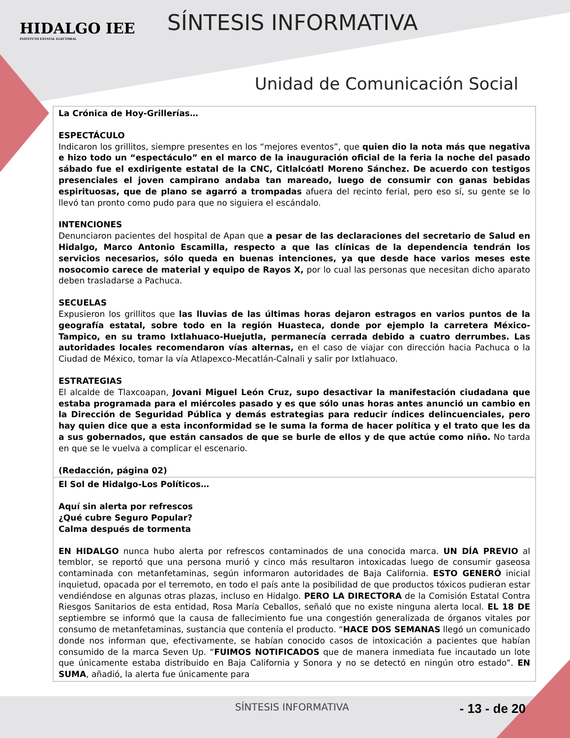HIDALGO IEE
INSTITUTO ESTATAL ELECTORAL
SÍNTESIS INFORMATIVA
Unidad de Comunicación Social
| La Crónica de Hoy-Grillerías… ESPECTÁCULO Indicaron los grillitos, siempre presentes en los “mejores eventos”, que quien dio la nota más que negativa e hizo todo un “espectáculo” en el marco de la inauguración oficial de la feria la noche del pasado sábado fue el exdirigente estatal de la CNC, Citlalcóatl Moreno Sánchez. De acuerdo con testigos presenciales el joven campirano andaba tan mareado, luego de consumir con ganas bebidas espirituosas, que de plano se agarró a trompadas afuera del recinto ferial, pero eso sí, su gente se lo llevó tan pronto como pudo para que no siguiera el escándalo. INTENCIONES Denunciaron pacientes del hospital de Apan que a pesar de las declaraciones del secretario de Salud en Hidalgo, Marco Antonio Escamilla, respecto a que las clínicas de la dependencia tendrán los servicios necesarios, sólo queda en buenas intenciones, ya que desde hace varios meses este nosocomio carece de material y equipo de Rayos X, por lo cual las personas que necesitan dicho aparato deben trasladarse a Pachuca. SECUELAS Expusieron los grillitos que las lluvias de las últimas horas dejaron estragos en varios puntos de la geografía estatal, sobre todo en la región Huasteca, donde por ejemplo la carretera México-Tampico, en su tramo Ixtlahuaco-Huejutla, permanecía cerrada debido a cuatro derrumbes. Las autoridades locales recomendaron vías alternas, en el caso de viajar con dirección hacia Pachuca o la Ciudad de México, tomar la vía Atlapexco-Mecatlán-Calnali y salir por Ixtlahuaco. ESTRATEGIAS El alcalde de Tlaxcoapan, Jovani Miguel León Cruz, supo desactivar la manifestación ciudadana que estaba programada para el miércoles pasado y es que sólo unas horas antes anunció un cambio en la Dirección de Seguridad Pública y demás estrategias para reducir índices delincuenciales, pero hay quien dice que a esta inconformidad se le suma la forma de hacer política y el trato que les da a sus gobernados, que están cansados de que se burle de ellos y de que actúe como niño. No tarda en que se le vuelva a complicar el escenario. (Redacción, página 02) |
| El Sol de Hidalgo-Los Políticos… Aquí sin alerta por refrescos ¿Qué cubre Seguro Popular? Calma después de tormenta EN HIDALGO nunca hubo alerta por refrescos contaminados de una conocida marca. UN DÍA PREVIO al temblor, se reportó que una persona murió y cinco más resultaron intoxicadas luego de consumir gaseosa contaminada con metanfetaminas, según informaron autoridades de Baja California. ESTO GENERÓ inicial inquietud, opacada por el terremoto, en todo el país ante la posibilidad de que productos tóxicos pudieran estar vendiéndose en algunas otras plazas, incluso en Hidalgo. PERO LA DIRECTORA de la Comisión Estatal Contra Riesgos Sanitarios de esta entidad, Rosa María Ceballos, señaló que no existe ninguna alerta local. EL 18 DE septiembre se informó que la causa de fallecimiento fue una congestión generalizada de órganos vitales por consumo de metanfetaminas, sustancia que contenía el producto. “ HACE DOS SEMANAS llegó un comunicado donde nos informan que, efectivamente, se habían conocido casos de intoxicación a pacientes que habían consumido de la marca Seven Up. “ FUIMOS NOTIFICADOS que de manera inmediata fue incautado un lote que únicamente estaba distribuido en Baja California y Sonora y no se detectó en ningún otro estado”. EN SUMA , añadió, la alerta fue únicamente para |
SÍNTESIS INFORMATIVA - 13 - de 20